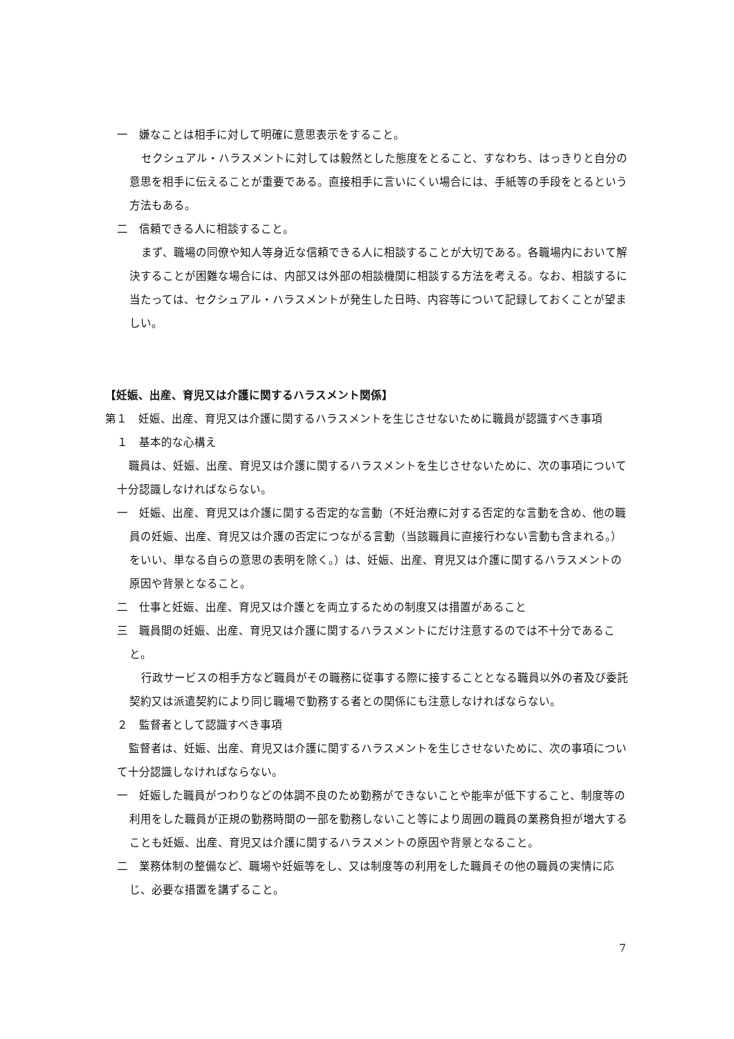一　嫌なことは相手に対して明確に意思表示をすること。
セクシュアル・ハラスメントに対しては毅然とした態度をとること、すなわち、はっきりと自分の意思を相手に伝えることが重要である。直接相手に言いにくい場合には、手紙等の手段をとるという方法もある。
二　信頼できる人に相談すること。
まず、職場の同僚や知人等身近な信頼できる人に相談することが大切である。各職場内において解決することが困難な場合には、内部又は外部の相談機関に相談する方法を考える。なお、相談するに当たっては、セクシュアル・ハラスメントが発生した日時、内容等について記録しておくことが望ましい。
【妊娠、出産、育児又は介護に関するハラスメント関係】
第１　妊娠、出産、育児又は介護に関するハラスメントを生じさせないために職員が認識すべき事項
１　基本的な心構え
職員は、妊娠、出産、育児又は介護に関するハラスメントを生じさせないために、次の事項について十分認識しなければならない。
一　妊娠、出産、育児又は介護に関する否定的な言動（不妊治療に対する否定的な言動を含め、他の職員の妊娠、出産、育児又は介護の否定につながる言動（当該職員に直接行わない言動も含まれる。）をいい、単なる自らの意思の表明を除く。）は、妊娠、出産、育児又は介護に関するハラスメントの原因や背景となること。
二　仕事と妊娠、出産、育児又は介護とを両立するための制度又は措置があること
三　職員間の妊娠、出産、育児又は介護に関するハラスメントにだけ注意するのでは不十分であること。
行政サービスの相手方など職員がその職務に従事する際に接することとなる職員以外の者及び委託契約又は派遣契約により同じ職場で勤務する者との関係にも注意しなければならない。
２　監督者として認識すべき事項
監督者は、妊娠、出産、育児又は介護に関するハラスメントを生じさせないために、次の事項について十分認識しなければならない。
一　妊娠した職員がつわりなどの体調不良のため勤務ができないことや能率が低下すること、制度等の利用をした職員が正規の勤務時間の一部を勤務しないこと等により周囲の職員の業務負担が増大することも妊娠、出産、育児又は介護に関するハラスメントの原因や背景となること。
二　業務体制の整備など、職場や妊娠等をし、又は制度等の利用をした職員その他の職員の実情に応じ、必要な措置を講ずること。
7